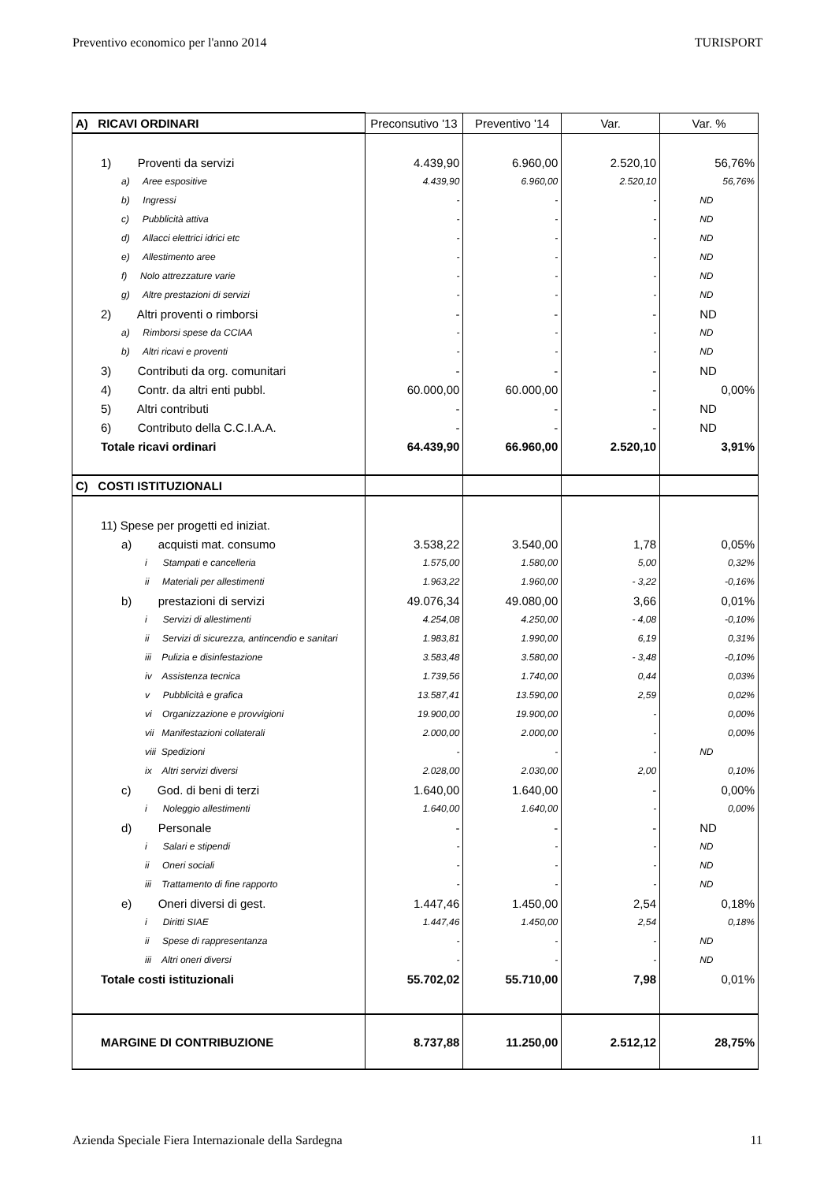Preventivo economico per l'anno 2014 TURISPORT
| A) RICAVI ORDINARI | Preconsutivo '13 | Preventivo '14 | Var. | Var. % |
| 1) Proventi da servizi | 4.439,90 | 6.960,00 | 2.520,10 | 56,76% |
| a) Aree espositive | 4.439,90 | 6.960,00 | 2.520,10 | 56,76% |
| b) Ingressi | - | - | - | ND |
| c) Pubblicità attiva | - | - | - | ND |
| d) Allacci elettrici idrici etc | - | - | - | ND |
| e) Allestimento aree | - | - | - | ND |
| f) Nolo attrezzature varie | - | - | - | ND |
| g) Altre prestazioni di servizi | - | - | - | ND |
| 2) Altri proventi o rimborsi | - | - | - | ND |
| a) Rimborsi spese da CCIAA | - | - | - | ND |
| b) Altri ricavi e proventi | - | - | - | ND |
| 3) Contributi da org. comunitari | - | - | - | ND |
| 4) Contr. da altri enti pubbl. | 60.000,00 | 60.000,00 | - | 0,00% |
| 5) Altri contributi | - | - | - | ND |
| 6) Contributo della C.C.I.A.A. | - | - | - | ND |
| Totale ricavi ordinari | 64.439,90 | 66.960,00 | 2.520,10 | 3,91% |
| C) COSTI ISTITUZIONALI | | | | |
| 11) Spese per progetti ed iniziat. | | | | |
| a) acquisti mat. consumo | 3.538,22 | 3.540,00 | 1,78 | 0,05% |
| i Stampati e cancelleria | 1.575,00 | 1.580,00 | 5,00 | 0,32% |
| ii Materiali per allestimenti | 1.963,22 | 1.960,00 | - 3,22 | -0,16% |
| b) prestazioni di servizi | 49.076,34 | 49.080,00 | 3,66 | 0,01% |
| i Servizi di allestimenti | 4.254,08 | 4.250,00 | - 4,08 | -0,10% |
| ii Servizi di sicurezza, antincendio e sanitari | 1.983,81 | 1.990,00 | 6,19 | 0,31% |
| iii Pulizia e disinfestazione | 3.583,48 | 3.580,00 | - 3,48 | -0,10% |
| iv Assistenza tecnica | 1.739,56 | 1.740,00 | 0,44 | 0,03% |
| v Pubblicità e grafica | 13.587,41 | 13.590,00 | 2,59 | 0,02% |
| vi Organizzazione e provvigioni | 19.900,00 | 19.900,00 | - | 0,00% |
| vii Manifestazioni collaterali | 2.000,00 | 2.000,00 | - | 0,00% |
| viii Spedizioni | - | - | - | ND |
| ix Altri servizi diversi | 2.028,00 | 2.030,00 | 2,00 | 0,10% |
| c) God. di beni di terzi | 1.640,00 | 1.640,00 | - | 0,00% |
| i Noleggio allestimenti | 1.640,00 | 1.640,00 | - | 0,00% |
| d) Personale | - | - | - | ND |
| i Salari e stipendi | - | - | - | ND |
| ii Oneri sociali | - | - | - | ND |
| iii Trattamento di fine rapporto | - | - | - | ND |
| e) Oneri diversi di gest. | 1.447,46 | 1.450,00 | 2,54 | 0,18% |
| i Diritti SIAE | 1.447,46 | 1.450,00 | 2,54 | 0,18% |
| ii Spese di rappresentanza | - | - | - | ND |
| iii Altri oneri diversi | - | - | - | ND |
| Totale costi istituzionali | 55.702,02 | 55.710,00 | 7,98 | 0,01% |
| MARGINE DI CONTRIBUZIONE | 8.737,88 | 11.250,00 | 2.512,12 | 28,75% |
Azienda Speciale Fiera Internazionale della Sardegna 11